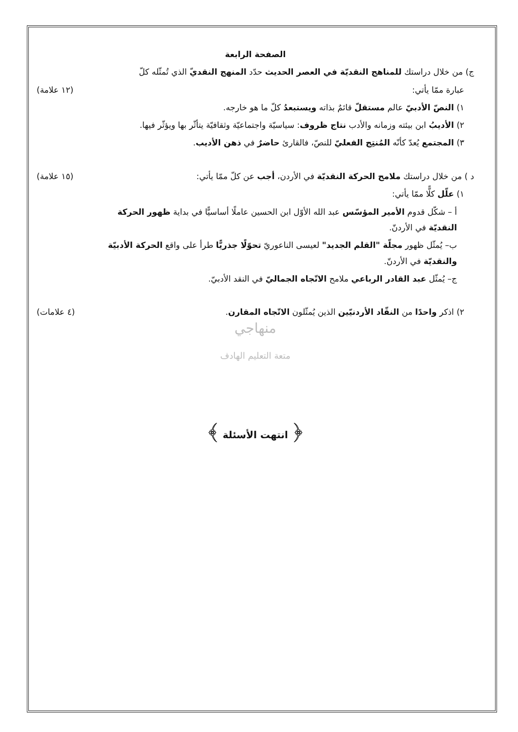الصفحة الرابعة
ج) من خلال دراستك للمناهج النقديّة في العصر الحديث حدّد المنهج النقديّ الذي تُمثّله كلّ
عبارة ممّا يأتي: (١٢ علامة)
١) النصّ الأدبيّ عالم مستقلّ قائمٌ بذاته ويستبعدُ كلّ ما هو خارجه.
٢) الأديبُ ابن بيئته وزمانه والأدب نتاج ظروف: سياسيّة واجتماعيّة وثقافيّة يتأثّر بها ويؤثّر فيها.
٣) المجتمع يُعدّ كأنّه المُنتِج الفعليّ للنصّ، فالقارئ حاضرٌ في ذهن الأديب.
د ) من خلال دراستك ملامح الحركة النقديّة في الأردن، أجب عن كلّ ممّا يأتي: (١٥ علامة)
١) علّل كلًّا ممّا يأتي:
أ – شكّل قدوم الأمير المؤسّس عبد الله الأوّل ابن الحسين عاملًا أساسيًّا في بداية ظهور الحركة النقديّة في الأردنّ.
ب– يُمثّل ظهور مجلّة "القلم الجديد" لعيسى الناعوريّ تحوّلًا جذريًّا طرأ على واقع الحركة الأدبيّة والنقديّة في الأردنّ.
ج– يُمثّل عبد القادر الرباعي ملامح الاتّجاه الجماليّ في النقد الأدبيّ.
٢) اذكر واحدًا من النقّاد الأردنيّين الذين يُمثّلون الاتّجاه المقارن. (٤ علامات)
منهاجي
متعة التعليم الهادف
﴿ انتهت الأسئلة ﴾